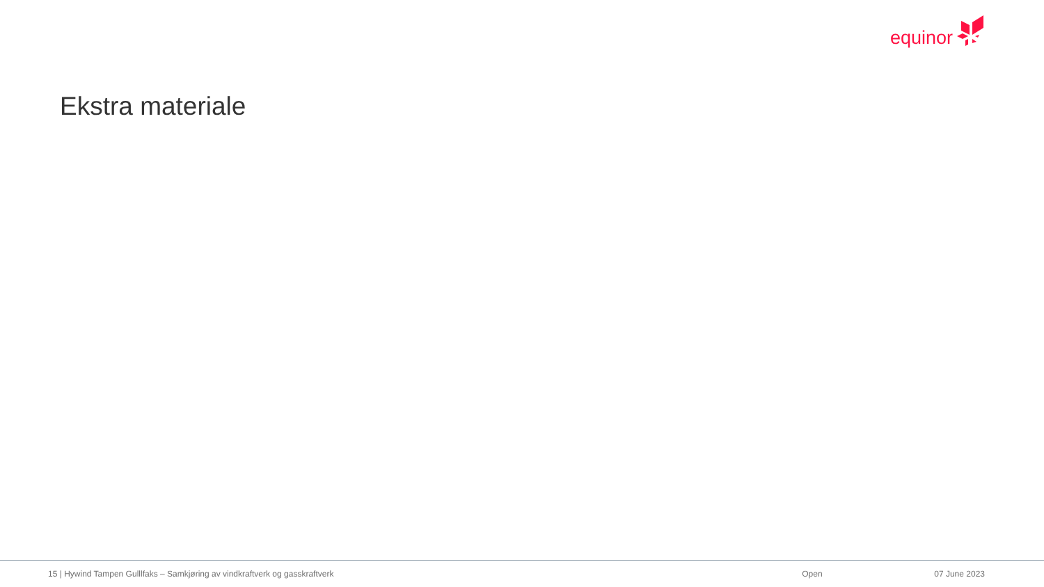equinor
Ekstra materiale
15 | Hywind Tampen Gulllfaks – Samkjøring av vindkraftverk og gasskraftverk
Open 07 June 2023